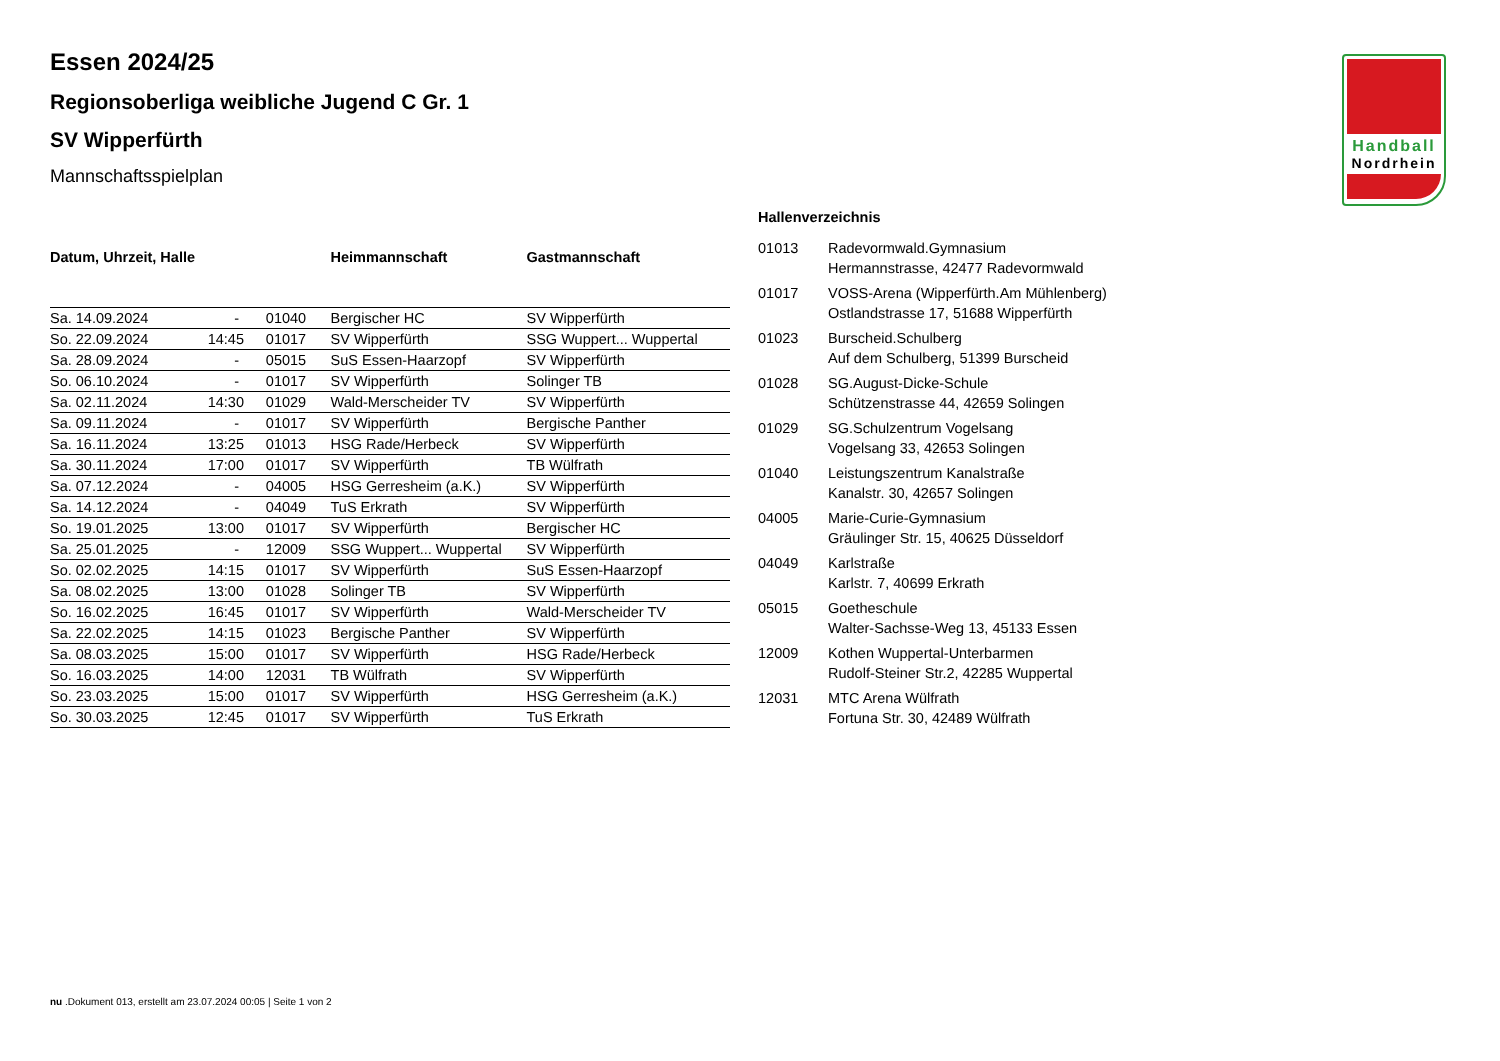Handball
Nordrhein
Essen 2024/25
Regionsoberliga weibliche Jugend C Gr. 1
SV Wipperfürth
Mannschaftsspielplan
| Datum, Uhrzeit, Halle | | | Heimmannschaft | Gastmannschaft |
| --- | --- | --- | --- | --- |
| Sa. 14.09.2024 | - | 01040 | Bergischer HC | SV Wipperfürth |
| So. 22.09.2024 | 14:45 | 01017 | SV Wipperfürth | SSG Wuppert... Wuppertal |
| Sa. 28.09.2024 | - | 05015 | SuS Essen-Haarzopf | SV Wipperfürth |
| So. 06.10.2024 | - | 01017 | SV Wipperfürth | Solinger TB |
| Sa. 02.11.2024 | 14:30 | 01029 | Wald-Merscheider TV | SV Wipperfürth |
| Sa. 09.11.2024 | - | 01017 | SV Wipperfürth | Bergische Panther |
| Sa. 16.11.2024 | 13:25 | 01013 | HSG Rade/Herbeck | SV Wipperfürth |
| Sa. 30.11.2024 | 17:00 | 01017 | SV Wipperfürth | TB Wülfrath |
| Sa. 07.12.2024 | - | 04005 | HSG Gerresheim (a.K.) | SV Wipperfürth |
| Sa. 14.12.2024 | - | 04049 | TuS Erkrath | SV Wipperfürth |
| So. 19.01.2025 | 13:00 | 01017 | SV Wipperfürth | Bergischer HC |
| Sa. 25.01.2025 | - | 12009 | SSG Wuppert... Wuppertal | SV Wipperfürth |
| So. 02.02.2025 | 14:15 | 01017 | SV Wipperfürth | SuS Essen-Haarzopf |
| Sa. 08.02.2025 | 13:00 | 01028 | Solinger TB | SV Wipperfürth |
| So. 16.02.2025 | 16:45 | 01017 | SV Wipperfürth | Wald-Merscheider TV |
| Sa. 22.02.2025 | 14:15 | 01023 | Bergische Panther | SV Wipperfürth |
| Sa. 08.03.2025 | 15:00 | 01017 | SV Wipperfürth | HSG Rade/Herbeck |
| So. 16.03.2025 | 14:00 | 12031 | TB Wülfrath | SV Wipperfürth |
| So. 23.03.2025 | 15:00 | 01017 | SV Wipperfürth | HSG Gerresheim (a.K.) |
| So. 30.03.2025 | 12:45 | 01017 | SV Wipperfürth | TuS Erkrath |
| Hallenverzeichnis | |
| --- | --- |
| 01013 | Radevormwald.Gymnasium Hermannstrasse, 42477 Radevormwald |
| 01017 | VOSS-Arena (Wipperfürth.Am Mühlenberg) Ostlandstrasse 17, 51688 Wipperfürth |
| 01023 | Burscheid.Schulberg Auf dem Schulberg, 51399 Burscheid |
| 01028 | SG.August-Dicke-Schule Schützenstrasse 44, 42659 Solingen |
| 01029 | SG.Schulzentrum Vogelsang Vogelsang 33, 42653 Solingen |
| 01040 | Leistungszentrum Kanalstraße Kanalstr. 30, 42657 Solingen |
| 04005 | Marie-Curie-Gymnasium Gräulinger Str. 15, 40625 Düsseldorf |
| 04049 | Karlstraße Karlstr. 7, 40699 Erkrath |
| 05015 | Goetheschule Walter-Sachsse-Weg 13, 45133 Essen |
| 12009 | Kothen Wuppertal-Unterbarmen Rudolf-Steiner Str.2, 42285 Wuppertal |
| 12031 | MTC Arena Wülfrath Fortuna Str. 30, 42489 Wülfrath |
nu .Dokument 013, erstellt am 23.07.2024 00:05 | Seite 1 von 2